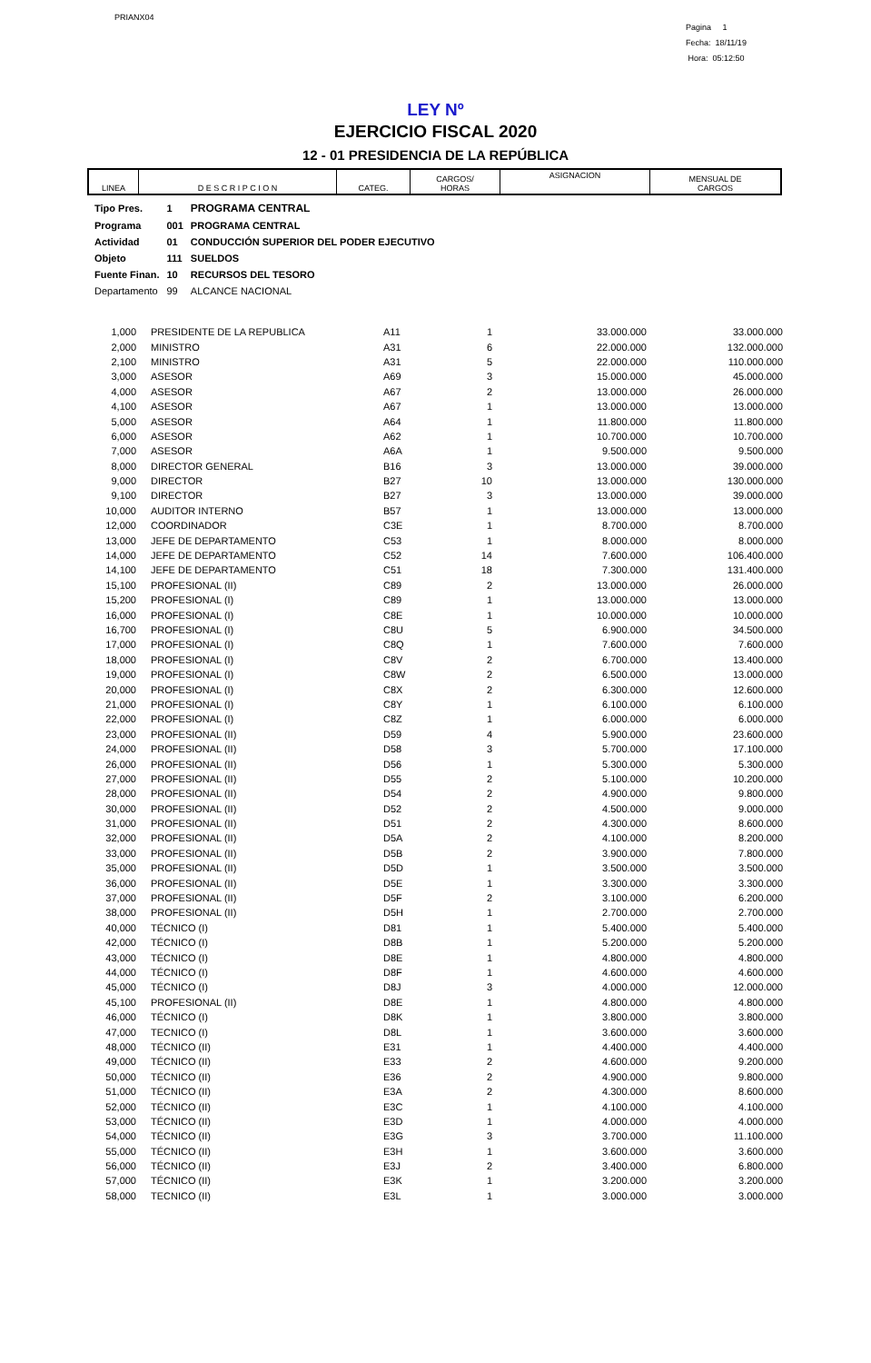PRIANX04
Pagina 1
Fecha: 18/11/19
Hora: 05:12:50
LEY Nº
EJERCICIO FISCAL 2020
12 - 01 PRESIDENCIA DE LA REPÚBLICA
| LINEA | D E S C R I P C I O N | CATEG. | CARGOS/ HORAS | ASIGNACION | MENSUAL DE CARGOS |
| Tipo Pres. | 1 | PROGRAMA CENTRAL |
| Programa | 001 | PROGRAMA CENTRAL |
| Actividad | 01 | CONDUCCIÓN SUPERIOR DEL PODER EJECUTIVO |
| Objeto | 111 | SUELDOS |
| Fuente Finan. | 10 | RECURSOS DEL TESORO |
| Departamento | 99 | ALCANCE NACIONAL |
| 1,000 | | PRESIDENTE DE LA REPUBLICA | A11 | 1 | 33.000.000 | 33.000.000 |
| 2,000 | | MINISTRO | A31 | 6 | 22.000.000 | 132.000.000 |
| 2,100 | | MINISTRO | A31 | 5 | 22.000.000 | 110.000.000 |
| 3,000 | | ASESOR | A69 | 3 | 15.000.000 | 45.000.000 |
| 4,000 | | ASESOR | A67 | 2 | 13.000.000 | 26.000.000 |
| 4,100 | | ASESOR | A67 | 1 | 13.000.000 | 13.000.000 |
| 5,000 | | ASESOR | A64 | 1 | 11.800.000 | 11.800.000 |
| 6,000 | | ASESOR | A62 | 1 | 10.700.000 | 10.700.000 |
| 7,000 | | ASESOR | A6A | 1 | 9.500.000 | 9.500.000 |
| 8,000 | | DIRECTOR GENERAL | B16 | 3 | 13.000.000 | 39.000.000 |
| 9,000 | | DIRECTOR | B27 | 10 | 13.000.000 | 130.000.000 |
| 9,100 | | DIRECTOR | B27 | 3 | 13.000.000 | 39.000.000 |
| 10,000 | | AUDITOR INTERNO | B57 | 1 | 13.000.000 | 13.000.000 |
| 12,000 | | COORDINADOR | C3E | 1 | 8.700.000 | 8.700.000 |
| 13,000 | | JEFE DE DEPARTAMENTO | C53 | 1 | 8.000.000 | 8.000.000 |
| 14,000 | | JEFE DE DEPARTAMENTO | C52 | 14 | 7.600.000 | 106.400.000 |
| 14,100 | | JEFE DE DEPARTAMENTO | C51 | 18 | 7.300.000 | 131.400.000 |
| 15,100 | | PROFESIONAL (II) | C89 | 2 | 13.000.000 | 26.000.000 |
| 15,200 | | PROFESIONAL (I) | C89 | 1 | 13.000.000 | 13.000.000 |
| 16,000 | | PROFESIONAL (I) | C8E | 1 | 10.000.000 | 10.000.000 |
| 16,700 | | PROFESIONAL (I) | C8U | 5 | 6.900.000 | 34.500.000 |
| 17,000 | | PROFESIONAL (I) | C8Q | 1 | 7.600.000 | 7.600.000 |
| 18,000 | | PROFESIONAL (I) | C8V | 2 | 6.700.000 | 13.400.000 |
| 19,000 | | PROFESIONAL (I) | C8W | 2 | 6.500.000 | 13.000.000 |
| 20,000 | | PROFESIONAL (I) | C8X | 2 | 6.300.000 | 12.600.000 |
| 21,000 | | PROFESIONAL (I) | C8Y | 1 | 6.100.000 | 6.100.000 |
| 22,000 | | PROFESIONAL (I) | C8Z | 1 | 6.000.000 | 6.000.000 |
| 23,000 | | PROFESIONAL (II) | D59 | 4 | 5.900.000 | 23.600.000 |
| 24,000 | | PROFESIONAL (II) | D58 | 3 | 5.700.000 | 17.100.000 |
| 26,000 | | PROFESIONAL (II) | D56 | 1 | 5.300.000 | 5.300.000 |
| 27,000 | | PROFESIONAL (II) | D55 | 2 | 5.100.000 | 10.200.000 |
| 28,000 | | PROFESIONAL (II) | D54 | 2 | 4.900.000 | 9.800.000 |
| 30,000 | | PROFESIONAL (II) | D52 | 2 | 4.500.000 | 9.000.000 |
| 31,000 | | PROFESIONAL (II) | D51 | 2 | 4.300.000 | 8.600.000 |
| 32,000 | | PROFESIONAL (II) | D5A | 2 | 4.100.000 | 8.200.000 |
| 33,000 | | PROFESIONAL (II) | D5B | 2 | 3.900.000 | 7.800.000 |
| 35,000 | | PROFESIONAL (II) | D5D | 1 | 3.500.000 | 3.500.000 |
| 36,000 | | PROFESIONAL (II) | D5E | 1 | 3.300.000 | 3.300.000 |
| 37,000 | | PROFESIONAL (II) | D5F | 2 | 3.100.000 | 6.200.000 |
| 38,000 | | PROFESIONAL (II) | D5H | 1 | 2.700.000 | 2.700.000 |
| 40,000 | | TÉCNICO (I) | D81 | 1 | 5.400.000 | 5.400.000 |
| 42,000 | | TÉCNICO (I) | D8B | 1 | 5.200.000 | 5.200.000 |
| 43,000 | | TÉCNICO (I) | D8E | 1 | 4.800.000 | 4.800.000 |
| 44,000 | | TÉCNICO (I) | D8F | 1 | 4.600.000 | 4.600.000 |
| 45,000 | | TÉCNICO (I) | D8J | 3 | 4.000.000 | 12.000.000 |
| 45,100 | | PROFESIONAL (II) | D8E | 1 | 4.800.000 | 4.800.000 |
| 46,000 | | TÉCNICO (I) | D8K | 1 | 3.800.000 | 3.800.000 |
| 47,000 | | TECNICO (I) | D8L | 1 | 3.600.000 | 3.600.000 |
| 48,000 | | TÉCNICO (II) | E31 | 1 | 4.400.000 | 4.400.000 |
| 49,000 | | TÉCNICO (II) | E33 | 2 | 4.600.000 | 9.200.000 |
| 50,000 | | TÉCNICO (II) | E36 | 2 | 4.900.000 | 9.800.000 |
| 51,000 | | TÉCNICO (II) | E3A | 2 | 4.300.000 | 8.600.000 |
| 52,000 | | TÉCNICO (II) | E3C | 1 | 4.100.000 | 4.100.000 |
| 53,000 | | TÉCNICO (II) | E3D | 1 | 4.000.000 | 4.000.000 |
| 54,000 | | TÉCNICO (II) | E3G | 3 | 3.700.000 | 11.100.000 |
| 55,000 | | TÉCNICO (II) | E3H | 1 | 3.600.000 | 3.600.000 |
| 56,000 | | TÉCNICO (II) | E3J | 2 | 3.400.000 | 6.800.000 |
| 57,000 | | TÉCNICO (II) | E3K | 1 | 3.200.000 | 3.200.000 |
| 58,000 | | TECNICO (II) | E3L | 1 | 3.000.000 | 3.000.000 |